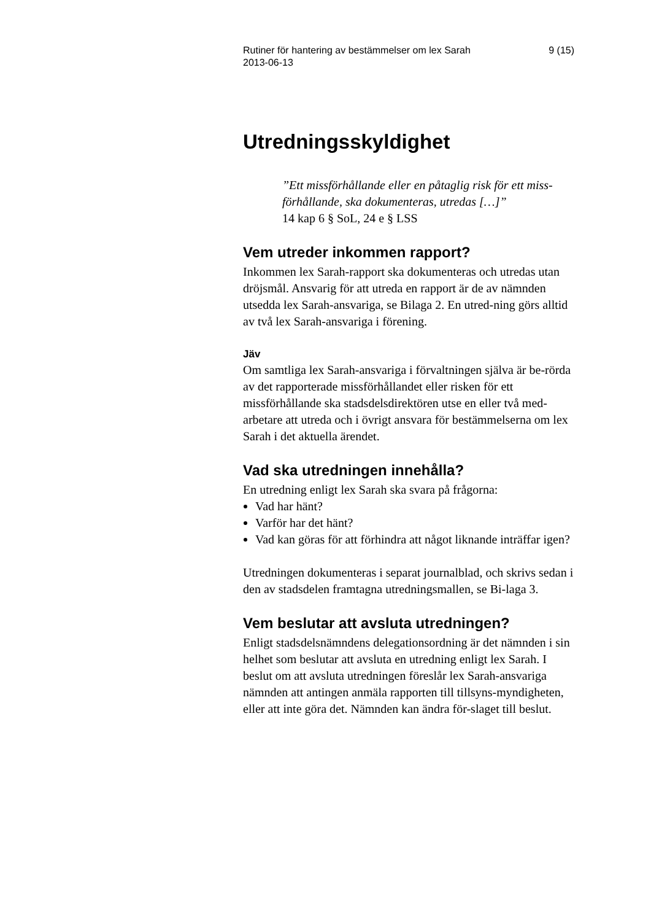Rutiner för hantering av bestämmelser om lex Sarah
2013-06-13 9 (15)
Utredningsskyldighet
”Ett missförhållande eller en påtaglig risk för ett miss-förhållande, ska dokumenteras, utredas […]”
14 kap 6 § SoL, 24 e § LSS
Vem utreder inkommen rapport?
Inkommen lex Sarah-rapport ska dokumenteras och utredas utan dröjsmål. Ansvarig för att utreda en rapport är de av nämnden utsedda lex Sarah-ansvariga, se Bilaga 2. En utred-ning görs alltid av två lex Sarah-ansvariga i förening.
Jäv
Om samtliga lex Sarah-ansvariga i förvaltningen själva är be-rörda av det rapporterade missförhållandet eller risken för ett missförhållande ska stadsdelsdirektören utse en eller två med-arbetare att utreda och i övrigt ansvara för bestämmelserna om lex Sarah i det aktuella ärendet.
Vad ska utredningen innehålla?
En utredning enligt lex Sarah ska svara på frågorna:
Vad har hänt?
Varför har det hänt?
Vad kan göras för att förhindra att något liknande inträffar igen?
Utredningen dokumenteras i separat journalblad, och skrivs sedan i den av stadsdelen framtagna utredningsmallen, se Bi-laga 3.
Vem beslutar att avsluta utredningen?
Enligt stadsdelsnämndens delegationsordning är det nämnden i sin helhet som beslutar att avsluta en utredning enligt lex Sarah. I beslut om att avsluta utredningen föreslår lex Sarah-ansvariga nämnden att antingen anmäla rapporten till tillsyns-myndigheten, eller att inte göra det. Nämnden kan ändra för-slaget till beslut.